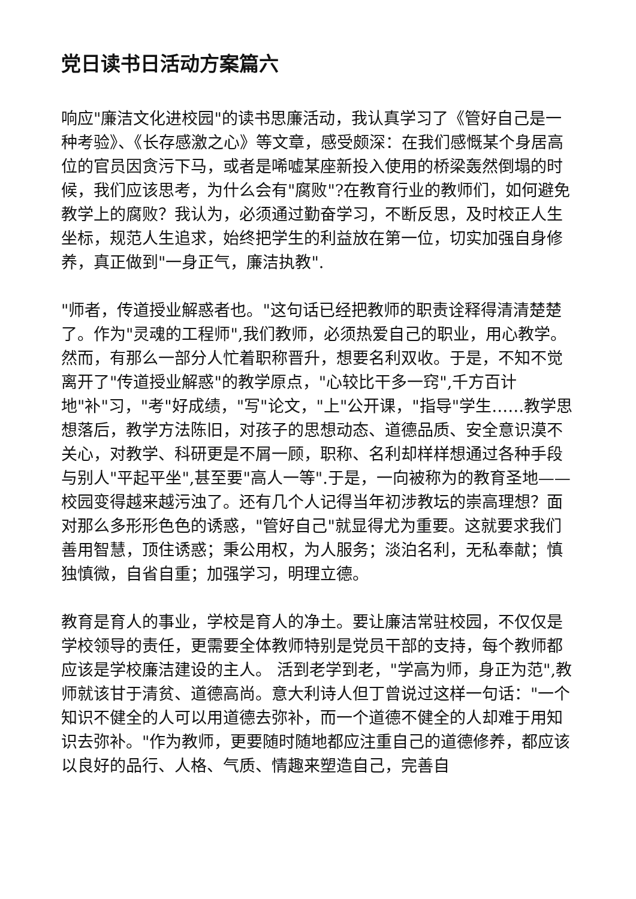党日读书日活动方案篇六
响应"廉洁文化进校园"的读书思廉活动，我认真学习了《管好自己是一种考验》、《长存感激之心》等文章，感受颇深：在我们感慨某个身居高位的官员因贪污下马，或者是唏嘘某座新投入使用的桥梁轰然倒塌的时候，我们应该思考，为什么会有"腐败"?在教育行业的教师们，如何避免教学上的腐败？我认为，必须通过勤奋学习，不断反思，及时校正人生坐标，规范人生追求，始终把学生的利益放在第一位，切实加强自身修养，真正做到"一身正气，廉洁执教".
"师者，传道授业解惑者也。"这句话已经把教师的职责诠释得清清楚楚了。作为"灵魂的工程师",我们教师，必须热爱自己的职业，用心教学。然而，有那么一部分人忙着职称晋升，想要名利双收。于是，不知不觉离开了"传道授业解惑"的教学原点，"心较比干多一窍",千方百计地"补"习，"考"好成绩，"写"论文，"上"公开课，"指导"学生……教学思想落后，教学方法陈旧，对孩子的思想动态、道德品质、安全意识漠不关心，对教学、科研更是不屑一顾，职称、名利却样样想通过各种手段与别人"平起平坐",甚至要"高人一等".于是，一向被称为的教育圣地——校园变得越来越污浊了。还有几个人记得当年初涉教坛的崇高理想？面对那么多形形色色的诱惑，"管好自己"就显得尤为重要。这就要求我们善用智慧，顶住诱惑；秉公用权，为人服务；淡泊名利，无私奉献；慎独慎微，自省自重；加强学习，明理立德。
教育是育人的事业，学校是育人的净土。要让廉洁常驻校园，不仅仅是学校领导的责任，更需要全体教师特别是党员干部的支持，每个教师都应该是学校廉洁建设的主人。 活到老学到老，"学高为师，身正为范",教师就该甘于清贫、道德高尚。意大利诗人但丁曾说过这样一句话："一个知识不健全的人可以用道德去弥补，而一个道德不健全的人却难于用知识去弥补。"作为教师，更要随时随地都应注重自己的道德修养，都应该以良好的品行、人格、气质、情趣来塑造自己，完善自